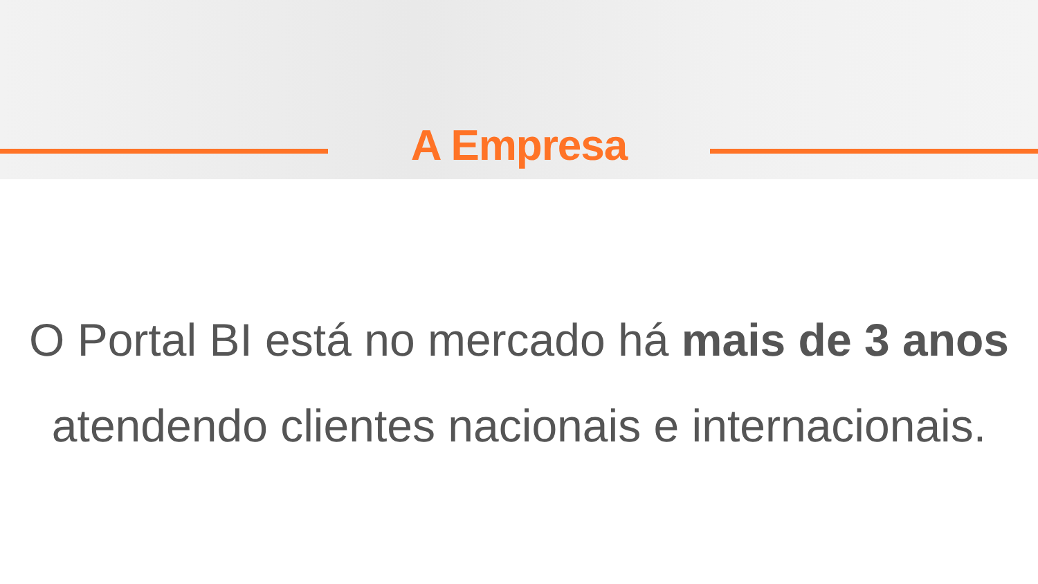A Empresa
O Portal BI está no mercado há mais de 3 anos
atendendo clientes nacionais e internacionais.